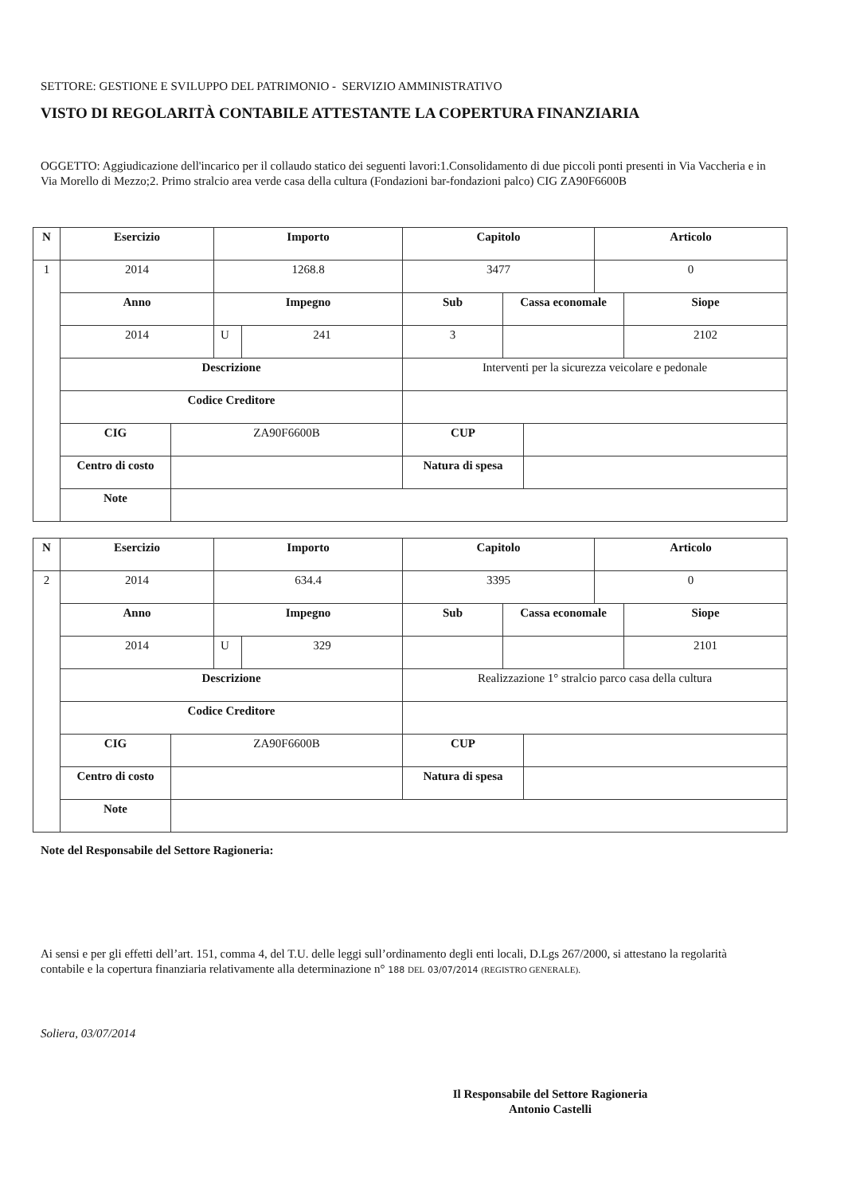SETTORE: GESTIONE E SVILUPPO DEL PATRIMONIO - SERVIZIO AMMINISTRATIVO
VISTO DI REGOLARITÀ CONTABILE ATTESTANTE LA COPERTURA FINANZIARIA
OGGETTO: Aggiudicazione dell'incarico per il collaudo statico dei seguenti lavori:1.Consolidamento di due piccoli ponti presenti in Via Vaccheria e in Via Morello di Mezzo;2. Primo stralcio area verde casa della cultura (Fondazioni bar-fondazioni palco) CIG ZA90F6600B
| N | Esercizio | | Importo | | Capitolo | | | Articolo | |
| --- | --- | --- | --- | --- | --- | --- | --- | --- | --- |
| 1 | 2014 | | 1268.8 | | 3477 | | | 0 | |
| | Anno | | Impegno | | Sub | Cassa economale | | | Siope |
| | 2014 | | U | 241 | 3 | | | | 2102 |
| | Descrizione | | | | Interventi per la sicurezza veicolare e pedonale | | | | |
| | Codice Creditore | | | | | | | | |
| | CIG | ZA90F6600B | | | CUP | | | | |
| | Centro di costo | | | | Natura di spesa | | | | |
| | Note | | | | | | | | |
| N | Esercizio | | Importo | | Capitolo | | | Articolo | |
| --- | --- | --- | --- | --- | --- | --- | --- | --- | --- |
| 2 | 2014 | | 634.4 | | 3395 | | | 0 | |
| | Anno | | Impegno | | Sub | Cassa economale | | | Siope |
| | 2014 | | U | 329 | | | | | 2101 |
| | Descrizione | | | | Realizzazione 1° stralcio parco casa della cultura | | | | |
| | Codice Creditore | | | | | | | | |
| | CIG | ZA90F6600B | | | CUP | | | | |
| | Centro di costo | | | | Natura di spesa | | | | |
| | Note | | | | | | | | |
Note del Responsabile del Settore Ragioneria:
Ai sensi e per gli effetti dell’art. 151, comma 4, del T.U. delle leggi sull’ordinamento degli enti locali, D.Lgs 267/2000, si attestano la regolarità contabile e la copertura finanziaria relativamente alla determinazione n° 188 DEL 03/07/2014 (REGISTRO GENERALE).
Soliera, 03/07/2014
Il Responsabile del Settore Ragioneria
Antonio Castelli